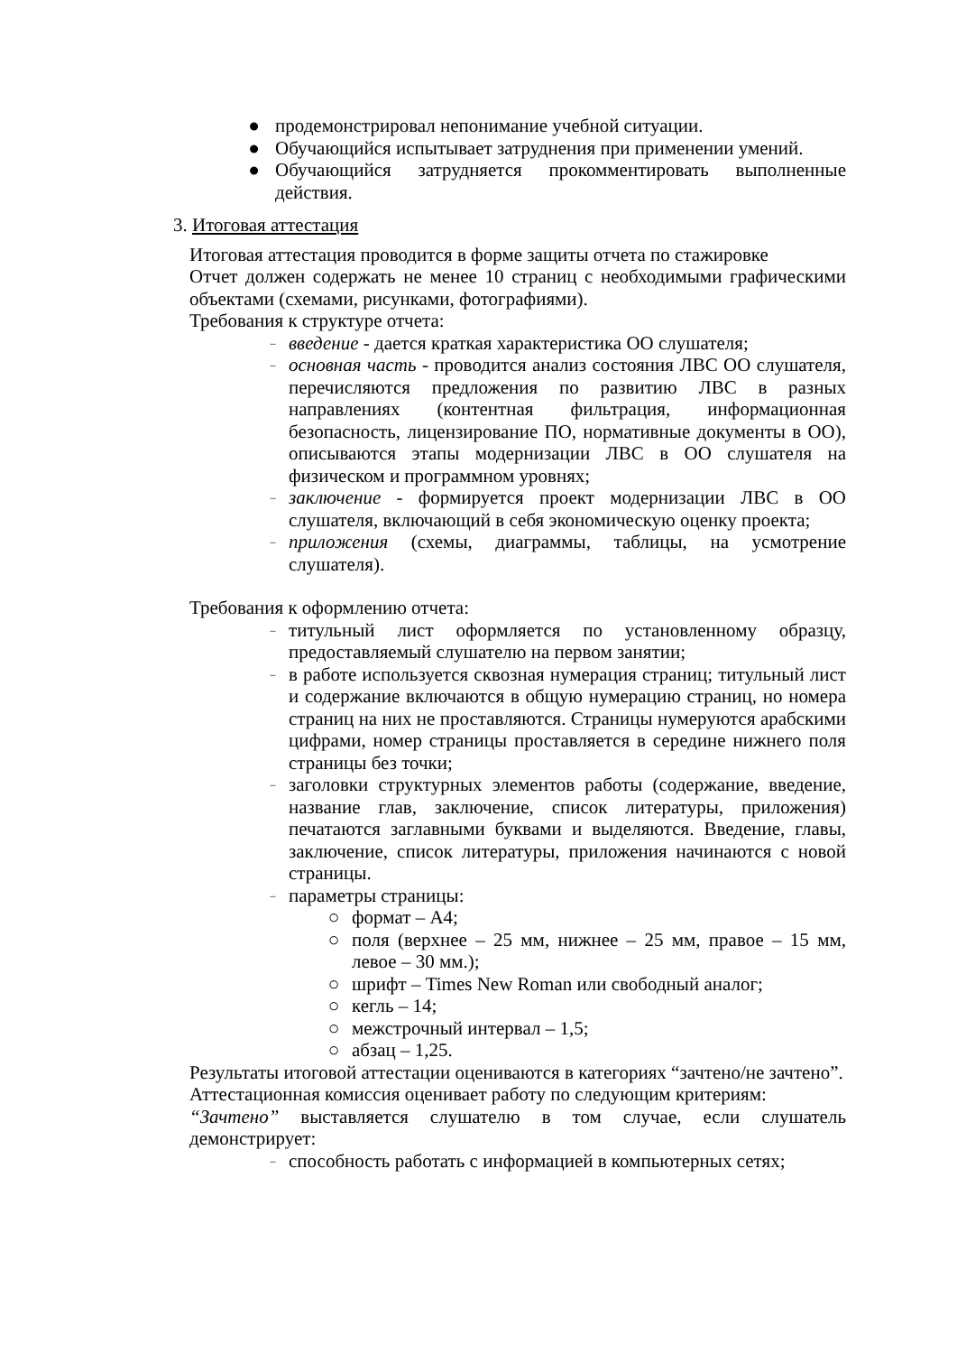● продемонстрировал непонимание учебной ситуации.
● Обучающийся испытывает затруднения при применении умений.
● Обучающийся затрудняется прокомментировать выполненные действия.
3. Итоговая аттестация
Итоговая аттестация проводится в форме защиты отчета по стажировке
Отчет должен содержать не менее 10 страниц с необходимыми графическими объектами (схемами, рисунками, фотографиями).
Требования к структуре отчета:
– введение - дается краткая характеристика ОО слушателя;
– основная часть - проводится анализ состояния ЛВС ОО слушателя, перечисляются предложения по развитию ЛВС в разных направлениях (контентная фильтрация, информационная безопасность, лицензирование ПО, нормативные документы в ОО), описываются этапы модернизации ЛВС в ОО слушателя на физическом и программном уровнях;
– заключение - формируется проект модернизации ЛВС в ОО слушателя, включающий в себя экономическую оценку проекта;
– приложения (схемы, диаграммы, таблицы, на усмотрение слушателя).
Требования к оформлению отчета:
– титульный лист оформляется по установленному образцу, предоставляемый слушателю на первом занятии;
– в работе используется сквозная нумерация страниц; титульный лист и содержание включаются в общую нумерацию страниц, но номера страниц на них не проставляются. Страницы нумеруются арабскими цифрами, номер страницы проставляется в середине нижнего поля страницы без точки;
– заголовки структурных элементов работы (содержание, введение, название глав, заключение, список литературы, приложения) печатаются заглавными буквами и выделяются. Введение, главы, заключение, список литературы, приложения начинаются с новой страницы.
– параметры страницы:
○ формат – А4;
○ поля (верхнее – 25 мм, нижнее – 25 мм, правое – 15 мм, левое – 30 мм.);
○ шрифт – Times New Roman или свободный аналог;
○ кегль – 14;
○ межстрочный интервал – 1,5;
○ абзац – 1,25.
Результаты итоговой аттестации оцениваются в категориях “зачтено/не зачтено”.
Аттестационная комиссия оценивает работу по следующим критериям:
“Зачтено” выставляется слушателю в том случае, если слушатель демонстрирует:
– способность работать с информацией в компьютерных сетях;